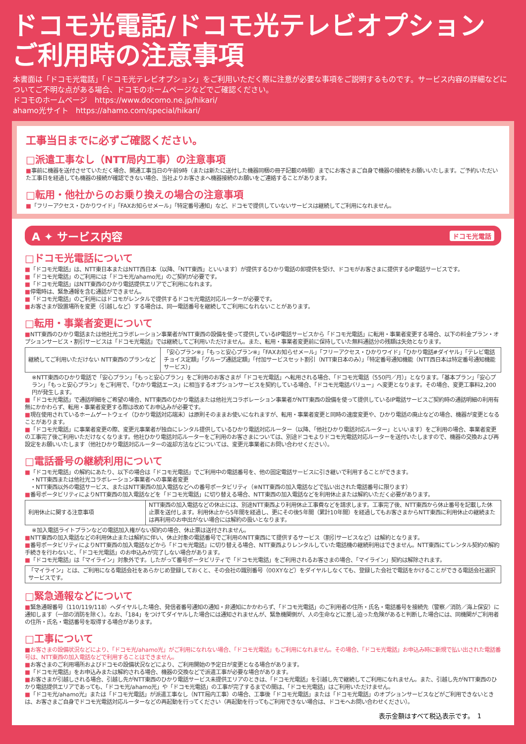ドコモ光電話/ドコモ光テレビオプション
ご利用時の注意事項
本書面は「ドコモ光電話」「ドコモ光テレビオプション」をご利用いただく際に注意が必要な事項をご説明するものです。サービス内容の詳細などについてご不明な点がある場合、ドコモのホームページなどでご確認ください。
ドコモのホームページ　https://www.docomo.ne.jp/hikari/
ahamo光サイト　https://ahamo.com/special/hikari/
工事当日までに必ずご確認ください。
□派遣工事なし（NTT局内工事）の注意事項
■事前に機器を送付させていただく場合、開通工事当日の午前9時（または新たに送付した機器同梱の冊子記載の時間）までにお客さまご自身で機器の接続をお願いいたします。ご予約いただいた工事日を経過しても機器の接続が確認できない場合、当社よりお客さまへ機器接続のお願いをご連絡することがあります。
□転用・他社からのお乗り換えの場合の注意事項
■「フリーアクセス・ひかりワイド」「FAXお知らせメール」「特定番号通知」など、ドコモで提供していないサービスは継続してご利用になれません。
A ✦ サービス内容 ドコモ光電話
□ドコモ光電話について
■「ドコモ光電話」は、NTT東日本またはNTT西日本（以降、「NTT東西」といいます）が提供するひかり電話の卸提供を受け、ドコモがお客さまに提供するIP電話サービスです。
■「ドコモ光電話」のご利用には「ドコモ光/ahamo光」のご契約が必要です。
■「ドコモ光電話」はNTT東西のひかり電話提供エリアでご利用になれます。
■停電時は、緊急通報を含む通話ができません。
■「ドコモ光電話」のご利用にはドコモがレンタルで提供するドコモ光電話対応ルーターが必要です。
■お客さまが設置場所を変更（引越しなど）する場合は、同一電話番号を継続してご利用になれないことがあります。
□転用・事業者変更について
■NTT東西のひかり電話または他社光コラボレーション事業者がNTT東西の設備を使って提供しているIP電話サービスから「ドコモ光電話」に転用・事業者変更する場合、以下の料金プラン・オプションサービス・割引サービスは「ドコモ光電話」では継続してご利用いただけません。また、転用・事業者変更前に保持していた無料通話分の残額は失効となります。
| 継続してご利用いただけない NTT東西のプランなど | 「安心プラン※」「もっと安心プラン※」「FAXお知らせメール」「フリーアクセス・ひかりワイド」「ひかり電話#ダイヤル」「テレビ電話チョイス定額」「グループ通話定額」「付加サービスセット割引（NTT東日本のみ）」「特定番号通知機能（NTT西日本は特定番号通知機能サービス）」 |
※NTT東西のひかり電話で「安心プラン」「もっと安心プラン」をご利用のお客さまが「ドコモ光電話」へ転用される場合、「ドコモ光電話（550円／月）」となります。「基本プラン」「安心プラン」「もっと安心プラン」をご利用で、「ひかり電話エース」に相当するオプションサービスを契約している場合、「ドコモ光電話バリュー」へ変更となります。その場合、変更工事料2,200円が発生します。
■「ドコモ光電話」で通話明細をご希望の場合、NTT東西のひかり電話または他社光コラボレーション事業者がNTT東西の設備を使って提供しているIP電話サービスご契約時の通話明細の利用有無にかかわらず、転用・事業者変更する際は改めてお申込みが必要です。
■現在使用されているホームゲートウェイ（ひかり電話対応端末）は原則そのままお使いになれますが、転用・事業者変更と同時の速度変更や、ひかり電話の廃止などの場合、機器が変更となることがあります。
■「ドコモ光電話」に事業者変更の際、変更元事業者が独自にレンタル提供しているひかり電話対応ルーター（以降、「他社ひかり電話対応ルーター」といいます）をご利用の場合、事業者変更の工事完了後ご利用いただけなくなります。他社ひかり電話対応ルーターをご利用のお客さまについては、別途ドコモよりドコモ光電話対応ルーターを送付いたしますので、機器の交換および再設定をお願いいたします（他社ひかり電話対応ルーターの返却方法などについては、変更元事業者にお問い合わせください）。
□電話番号の継続利用について
■「ドコモ光電話」の解約にあたり、以下の場合は「ドコモ光電話」でご利用中の電話番号を、他の固定電話サービスに引き継いで利用することができます。
　・NTT東西または他社光コラボレーション事業者への事業者変更
　・NTT東西以外の電話サービス、またはNTT東西の加入電話などへの番号ポータビリティ（※NTT東西の加入電話などで払い出された電話番号に限ります）
■番号ポータビリティによりNTT東西の加入電話などを「ドコモ光電話」に切り替える場合、NTT東西の加入電話などを利用休止または解約いただく必要があります。
| 利用休止に関する注意事項 | NTT東西の加入電話などの休止には、別途NTT東西より利用休止工事費などを請求します。工事完了後、NTT東西から休止番号を記載した休止票を送付します。利用休止から5年間を経過し、更にその後5年間（累計10年間）を経過してもお客さまからNTT東西に利用休止の継続または再利用のお申出がない場合には解約の扱いとなります。 |
※加入電話ライトプランなどの電話加入権がない契約の場合、休止票は送付されません。
■NTT東西の加入電話などの利用休止または解約に伴い、休止対象の電話番号でご利用のNTT東西にて提供するサービス（割引サービスなど）は解約となります。
■番号ポータビリティによりNTT東西の加入電話などから「ドコモ光電話」に切り替える場合、NTT東西よりレンタルしていた電話機の継続利用はできません。NTT東西にてレンタル契約の解約手続きを行わないと、「ドコモ光電話」のお申込みが完了しない場合があります。
■「ドコモ光電話」は「マイライン」対象外です。したがって番号ポータビリティで「ドコモ光電話」をご利用されるお客さまの場合、「マイライン」契約は解除されます。
| 「マイライン」とは、ご利用になる電話会社をあらかじめ登録しておくと、その会社の識別番号（00XYなど）をダイヤルしなくても、登録した会社で電話をかけることができる電話会社選択サービスです。 |
□緊急通報などについて
■緊急通報番号（110/119/118）へダイヤルした場合、発信者番号通知の通知・非通知にかかわらず、「ドコモ光電話」のご利用者の住所・氏名・電話番号を接続先（警察／消防／海上保安）に通知します（一部の消防を除く）。なお、「184」をつけてダイヤルした場合には通知されませんが、緊急機関側が、人の生命などに差し迫った危険があると判断した場合には、同機関がご利用者の住所・氏名・電話番号を取得する場合があります。
□工事について
■お客さまの設備状況などにより、「ドコモ光/ahamo光」がご利用になれない場合、「ドコモ光電話」もご利用になれません。その場合、「ドコモ光電話」お申込み時に新規で払い出された電話番号は、NTT東西の加入電話などで利用することはできません。
■お客さまのご利用場所およびドコモの設備状況などにより、ご利用開始の予定日が変更となる場合があります。
■「ドコモ光電話」をお申込みまたは解約される場合、機器の交換などで派遣工事が必要な場合があります。
■お客さまが引越しされる場合、引越し先がNTT東西のひかり電話サービス未提供エリアのときは、「ドコモ光電話」を引越し先で継続してご利用になれません。また、引越し先がNTT東西のひかり電話提供エリアであっても、「ドコモ光/ahamo光」や「ドコモ光電話」の工事が完了するまでの間は、「ドコモ光電話」はご利用いただけません。
■「ドコモ光/ahamo光」または「ドコモ光電話」が派遣工事なし（NTT局内工事）の場合、工事後「ドコモ光電話」または「ドコモ光電話」のオプションサービスなどがご利用できないときは、お客さまご自身でドコモ光電話対応ルーターなどの再起動を行ってください（再起動を行ってもご利用できない場合は、ドコモへお問い合わせください）。
表示金額はすべて税込表示です。　1